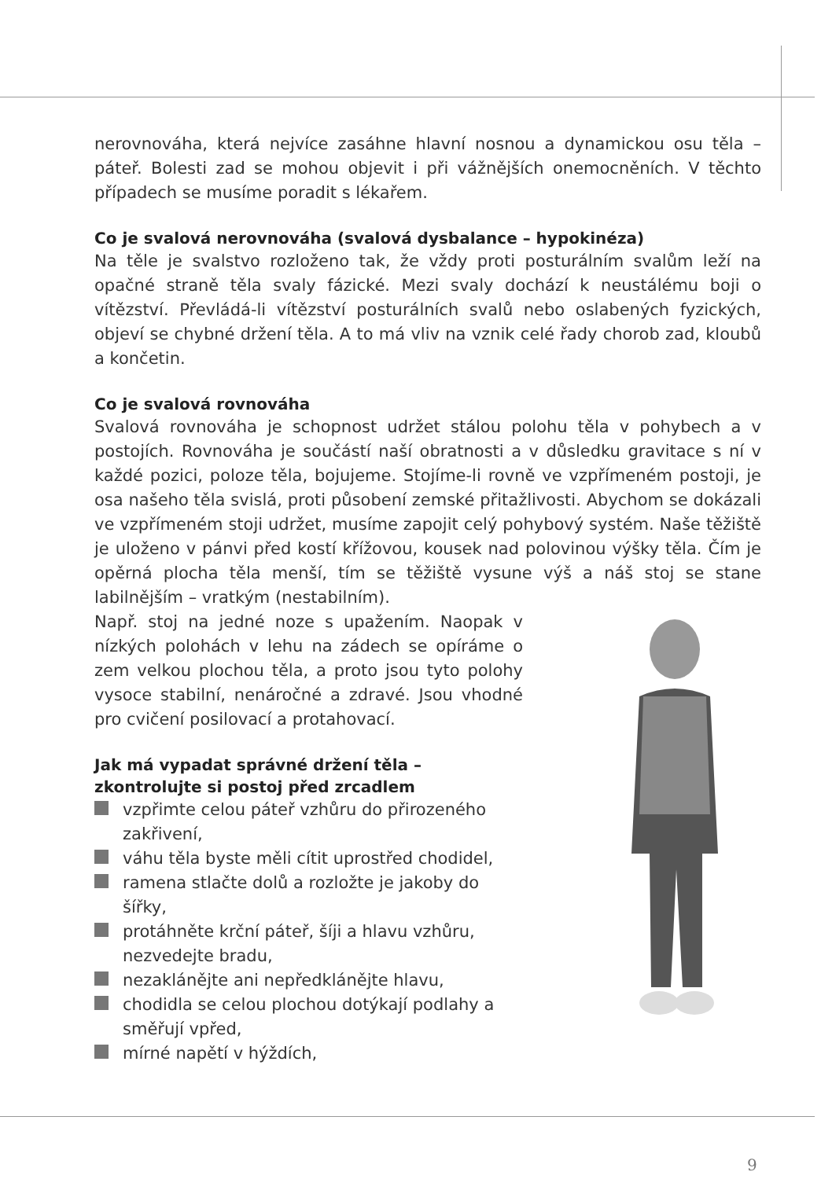nerovnováha, která nejvíce zasáhne hlavní nosnou a dynamickou osu těla – páteř. Bolesti zad se mohou objevit i při vážnějších onemocněních. V těchto případech se musíme poradit s lékařem.
Co je svalová nerovnováha (svalová dysbalance – hypokinéza)
Na těle je svalstvo rozloženo tak, že vždy proti posturálním svalům leží na opačné straně těla svaly fázické. Mezi svaly dochází k neustálému boji o vítězství. Převládá-li vítězství posturálních svalů nebo oslabených fyzických, objeví se chybné držení těla. A to má vliv na vznik celé řady chorob zad, kloubů a končetin.
Co je svalová rovnováha
Svalová rovnováha je schopnost udržet stálou polohu těla v pohybech a v postojích. Rovnováha je součástí naší obratnosti a v důsledku gravitace s ní v každé pozici, poloze těla, bojujeme. Stojíme-li rovně ve vzpřímeném postoji, je osa našeho těla svislá, proti působení zemské přitažlivosti. Abychom se dokázali ve vzpřímeném stoji udržet, musíme zapojit celý pohybový systém. Naše těžiště je uloženo v pánvi před kostí křížovou, kousek nad polovinou výšky těla. Čím je opěrná plocha těla menší, tím se těžiště vysune výš a náš stoj se stane labilnějším – vratkým (nestabilním).
Např. stoj na jedné noze s upažením. Naopak v nízkých polohách v lehu na zádech se opíráme o zem velkou plochou těla, a proto jsou tyto polohy vysoce stabilní, nenáročné a zdravé. Jsou vhodné pro cvičení posilovací a protahovací.
Jak má vypadat správné držení těla – zkontrolujte si postoj před zrcadlem
vzpřimte celou páteř vzhůru do přirozeného zakřivení,
váhu těla byste měli cítit uprostřed chodidel,
ramena stlačte dolů a rozložte je jakoby do šířky,
protáhněte krční páteř, šíji a hlavu vzhůru, nezvedejte bradu,
nezaklánějte ani nepředklánějte hlavu,
chodidla se celou plochou dotýkají podlahy a směřují vpřed,
mírné napětí v hýždích,
9